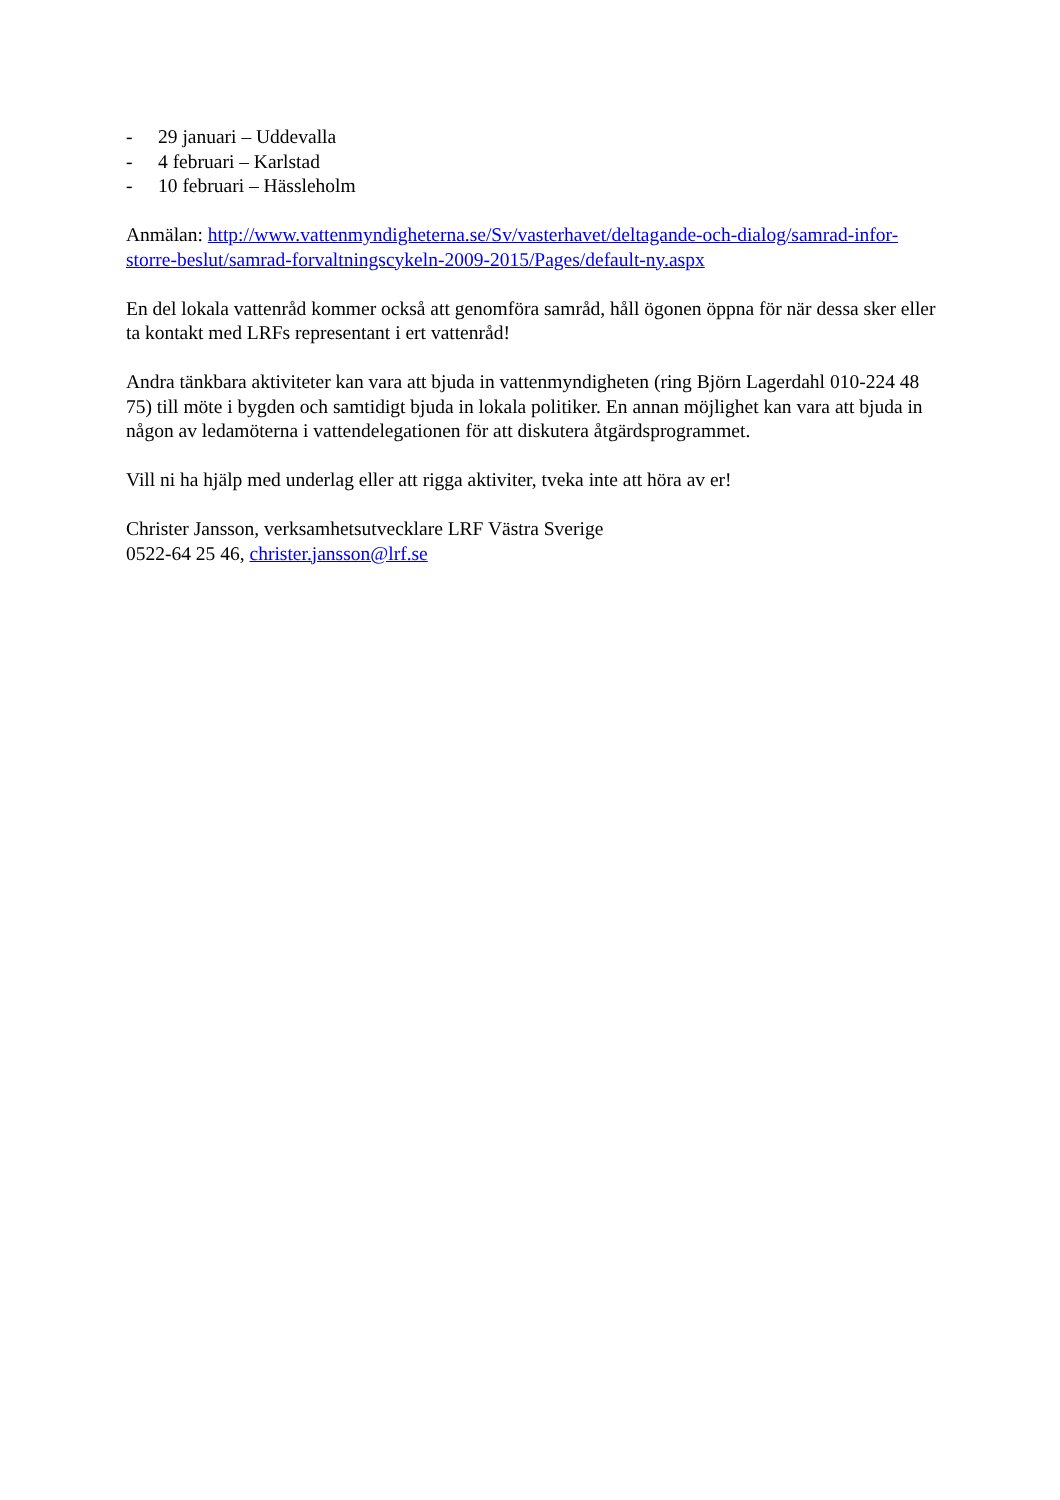- 29 januari – Uddevalla
- 4 februari – Karlstad
- 10 februari – Hässleholm
Anmälan: http://www.vattenmyndigheterna.se/Sv/vasterhavet/deltagande-och-dialog/samrad-infor-storre-beslut/samrad-forvaltningscykeln-2009-2015/Pages/default-ny.aspx
En del lokala vattenråd kommer också att genomföra samråd, håll ögonen öppna för när dessa sker eller ta kontakt med LRFs representant i ert vattenråd!
Andra tänkbara aktiviteter kan vara att bjuda in vattenmyndigheten (ring Björn Lagerdahl 010-224 48 75) till möte i bygden och samtidigt bjuda in lokala politiker. En annan möjlighet kan vara att bjuda in någon av ledamöterna i vattendelegationen för att diskutera åtgärdsprogrammet.
Vill ni ha hjälp med underlag eller att rigga aktiviter, tveka inte att höra av er!
Christer Jansson, verksamhetsutvecklare LRF Västra Sverige
0522-64 25 46, christer.jansson@lrf.se